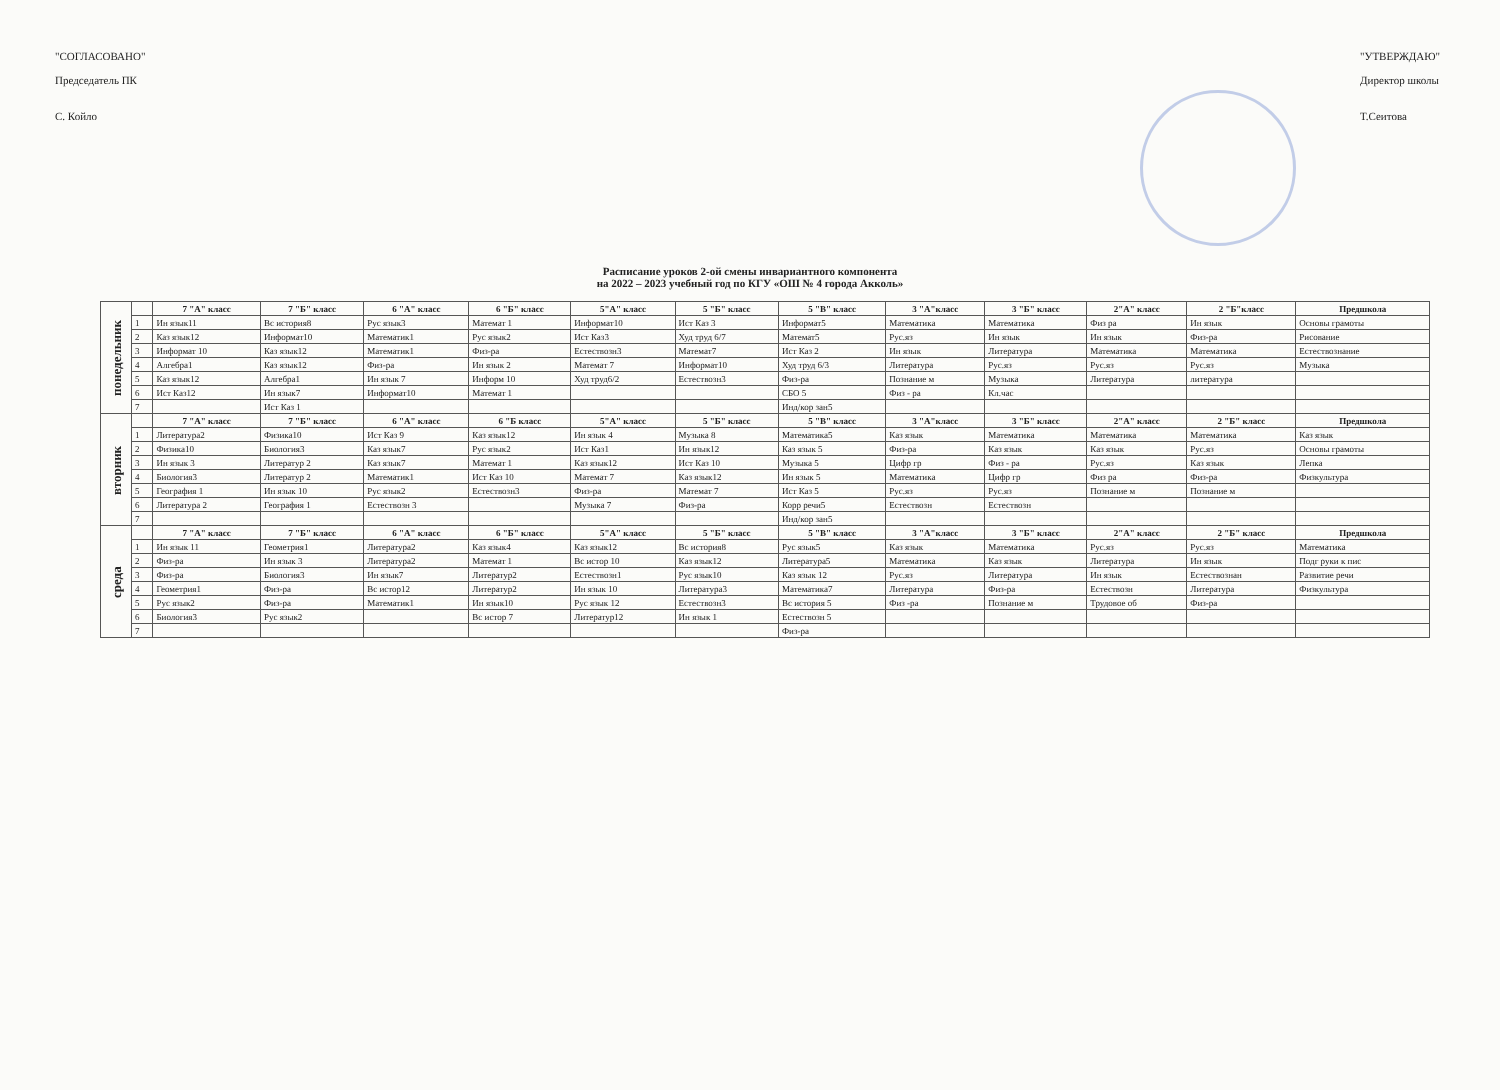"СОГЛАСОВАНО"
Председатель ПК
С. Койло
"УТВЕРЖДАЮ"
Директор школы
Т.Сеитова
Расписание уроков 2-ой смены инвариантного компонента
на 2022 – 2023 учебный год по КГУ «ОШ № 4 города Акколь»
| понедельник | | 7 "А" класс | 7 "Б" класс | 6 "А" класс | 6 "Б" класс | 5"А" класс | 5 "Б" класс | 5 "В" класс | 3 "А"класс | 3 "Б" класс | 2"А" класс | 2 "Б"класс | Предшкола |
| | 1 | Ин язык11 | Вс история8 | Рус язык3 | Математ 1 | Информат10 | Ист Каз 3 | Информат5 | Математика | Математика | Физ ра | Ин язык | Основы грамоты |
| | 2 | Каз язык12 | Информат10 | Математик1 | Рус язык2 | Ист Каз3 | Худ труд 6/7 | Математ5 | Рус.яз | Ин язык | Ин язык | Физ-ра | Рисование |
| | 3 | Информат 10 | Каз язык12 | Математик1 | Физ-ра | Естествозн3 | Математ7 | Ист Каз 2 | Ин язык | Литература | Математика | Математика | Естествознание |
| | 4 | Алгебра1 | Каз язык12 | Физ-ра | Ин язык 2 | Математ 7 | Информат10 | Худ труд 6/3 | Литература | Рус.яз | Рус.яз | Рус.яз | Музыка |
| | 5 | Каз язык12 | Алгебра1 | Ин язык 7 | Информ 10 | Худ труд6/2 | Естествозн3 | Физ-ра | Познание м | Музыка | Литература | литература | |
| | 6 | Ист Каз12 | Ин язык7 | Информат10 | Математ 1 | | | СБО 5 | Физ - ра | Кл.час | | | |
| | 7 | | Ист Каз 1 | | | | | Инд/кор зан5 | | | | | |
| вторник | | 7 "А" класс | 7 "Б" класс | 6 "А" класс | 6 "Б класс | 5"А" класс | 5 "Б" класс | 5 "В" класс | 3 "А"класс | 3 "Б" класс | 2"А" класс | 2 "Б" класс | Предшкола |
| | 1 | Литература2 | Физика10 | Ист Каз 9 | Каз язык12 | Ин язык 4 | Музыка 8 | Математика5 | Каз язык | Математика | Математика | Математика | Каз язык |
| | 2 | Физика10 | Биология3 | Каз язык7 | Рус язык2 | Ист Каз1 | Ин язык12 | Каз язык 5 | Физ-ра | Каз язык | Каз язык | Рус.яз | Основы грамоты |
| | 3 | Ин язык 3 | Литератур 2 | Каз язык7 | Математ 1 | Каз язык12 | Ист Каз 10 | Музыка 5 | Цифр гр | Физ - ра | Рус.яз | Каз язык | Лепка |
| | 4 | Биология3 | Литератур 2 | Математик1 | Ист Каз 10 | Математ 7 | Каз язык12 | Ин язык 5 | Математика | Цифр гр | Физ ра | Физ-ра | Физкультура |
| | 5 | География 1 | Ин язык 10 | Рус язык2 | Естествозн3 | Физ-ра | Математ 7 | Ист Каз 5 | Рус.яз | Рус.яз | Познание м | Познание м | |
| | 6 | Литература 2 | География 1 | Естествозн 3 | | Музыка 7 | Физ-ра | Корр речи5 | Естествозн | Естествозн | | | |
| | 7 | | | | | | | Инд/кор зан5 | | | | | |
| среда | | 7 "А" класс | 7 "Б" класс | 6 "А" класс | 6 "Б" класс | 5"А" класс | 5 "Б" класс | 5 "В" класс | 3 "А"класс | 3 "Б" класс | 2"А" класс | 2 "Б" класс | Предшкола |
| | 1 | Ин язык 11 | Геометрия1 | Литература2 | Каз язык4 | Каз язык12 | Вс история8 | Рус язык5 | Каз язык | Математика | Рус.яз | Рус.яз | Математика |
| | 2 | Физ-ра | Ин язык 3 | Литература2 | Математ 1 | Вс истор 10 | Каз язык12 | Литература5 | Математика | Каз язык | Литература | Ин язык | Подг руки к пис |
| | 3 | Физ-ра | Биология3 | Ин язык7 | Литератур2 | Естествозн1 | Рус язык10 | Каз язык 12 | Рус.яз | Литература | Ин язык | Естествознан | Развитие речи |
| | 4 | Геометрия1 | Физ-ра | Вс истор12 | Литератур2 | Ин язык 10 | Литература3 | Математика7 | Литература | Физ-ра | Естествозн | Литература | Физкультура |
| | 5 | Рус язык2 | Физ-ра | Математик1 | Ин язык10 | Рус язык 12 | Естествозн3 | Вс история 5 | Физ -ра | Познание м | Трудовое об | Физ-ра | |
| | 6 | Биология3 | Рус язык2 | | Вс истор 7 | Литератур12 | Ин язык 1 | Естествозн 5 | | | | | |
| | 7 | | | | | | | Физ-ра | | | | | |